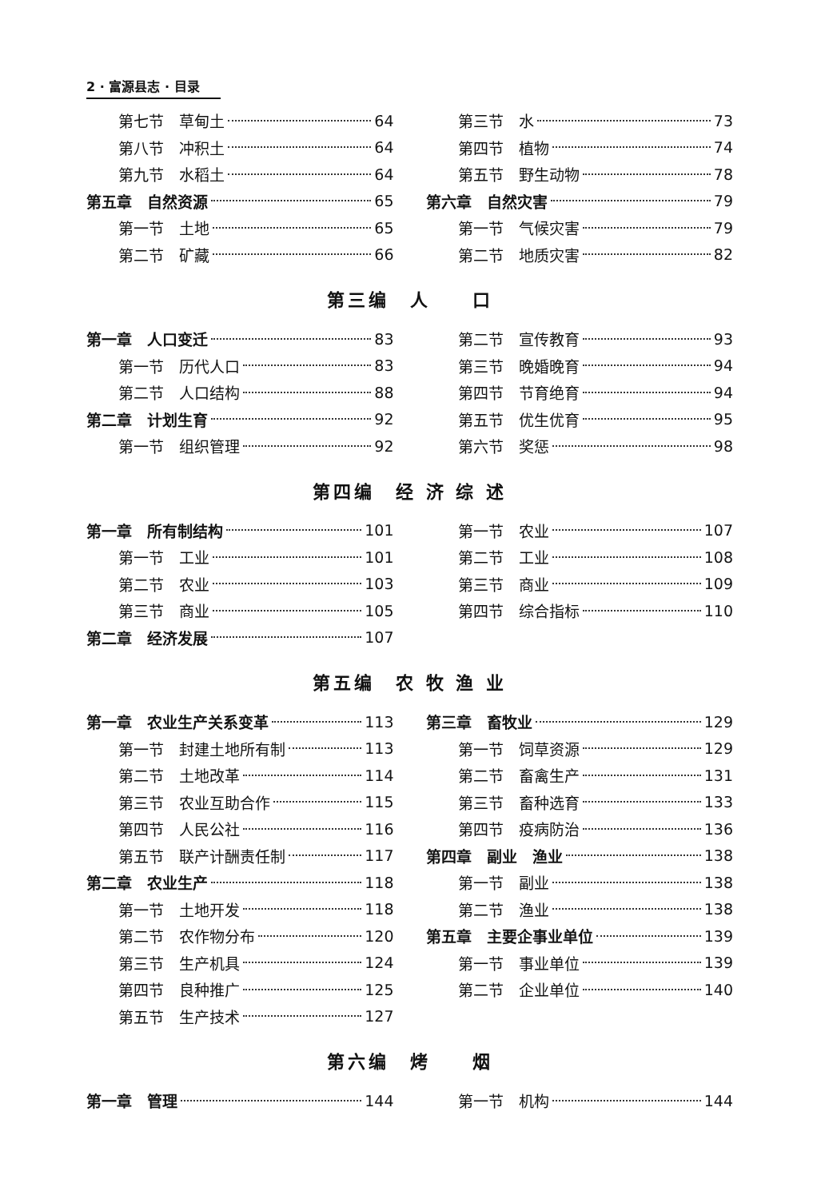2 · 富源县志 · 目录
第七节　草甸土 64
第八节　冲积土 64
第九节　水稻土 64
第五章　自然资源 65
第一节　土地 65
第二节　矿藏 66
第三节　水 73
第四节　植物 74
第五节　野生动物 78
第六章　自然灾害 79
第一节　气候灾害 79
第二节　地质灾害 82
第三编　人　　口
第一章　人口变迁 83
第一节　历代人口 83
第二节　人口结构 88
第二章　计划生育 92
第一节　组织管理 92
第二节　宣传教育 93
第三节　晚婚晚育 94
第四节　节育绝育 94
第五节　优生优育 95
第六节　奖惩 98
第四编　经 济 综 述
第一章　所有制结构 101
第一节　工业 101
第二节　农业 103
第三节　商业 105
第二章　经济发展 107
第一节　农业 107
第二节　工业 108
第三节　商业 109
第四节　综合指标 110
第五编　农 牧 渔 业
第一章　农业生产关系变革 113
第一节　封建土地所有制 113
第二节　土地改革 114
第三节　农业互助合作 115
第四节　人民公社 116
第五节　联产计酬责任制 117
第二章　农业生产 118
第一节　土地开发 118
第二节　农作物分布 120
第三节　生产机具 124
第四节　良种推广 125
第五节　生产技术 127
第三章　畜牧业 129
第一节　饲草资源 129
第二节　畜禽生产 131
第三节　畜种选育 133
第四节　疫病防治 136
第四章　副业　渔业 138
第一节　副业 138
第二节　渔业 138
第五章　主要企事业单位 139
第一节　事业单位 139
第二节　企业单位 140
第六编　烤　　烟
第一章　管理 144 第一节　机构 144